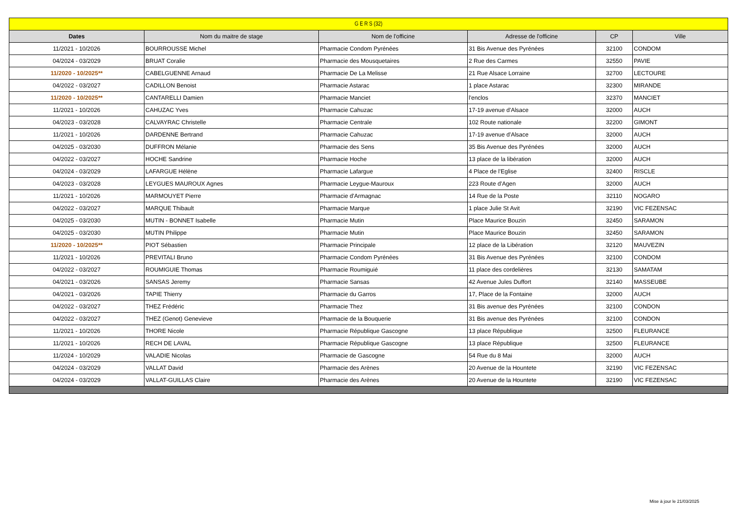| G E R S (32) | | | | | |
| --- | --- | --- | --- | --- | --- |
| Dates | Nom du maitre de stage | Nom de l'officine | Adresse de l'officine | CP | Ville |
| 11/2021 - 10/2026 | BOURROUSSE Michel | Pharmacie Condom Pyrénées | 31 Bis Avenue des Pyrénées | 32100 | CONDOM |
| 04/2024 - 03/2029 | BRUAT Coralie | Pharmacie des Mousquetaires | 2 Rue des Carmes | 32550 | PAVIE |
| 11/2020 - 10/2025** | CABELGUENNE Arnaud | Pharmacie De La Melisse | 21 Rue Alsace Lorraine | 32700 | LECTOURE |
| 04/2022 - 03/2027 | CADILLON Benoist | Pharmacie Astarac | 1 place Astarac | 32300 | MIRANDE |
| 11/2020 - 10/2025** | CANTARELLI Damien | Pharmacie Manciet | l'enclos | 32370 | MANCIET |
| 11/2021 - 10/2026 | CAHUZAC Yves | Pharmacie Cahuzac | 17-19 avenue d'Alsace | 32000 | AUCH |
| 04/2023 - 03/2028 | CALVAYRAC Christelle | Pharmacie Centrale | 102 Route nationale | 32200 | GIMONT |
| 11/2021 - 10/2026 | DARDENNE Bertrand | Pharmacie Cahuzac | 17-19 avenue d'Alsace | 32000 | AUCH |
| 04/2025 - 03/2030 | DUFFRON Mélanie | Pharmacie des Sens | 35 Bis Avenue des Pyrénées | 32000 | AUCH |
| 04/2022 - 03/2027 | HOCHE Sandrine | Pharmacie Hoche | 13 place de la libération | 32000 | AUCH |
| 04/2024 - 03/2029 | LAFARGUE Hélène | Pharmacie Lafargue | 4 Place de l'Eglise | 32400 | RISCLE |
| 04/2023 - 03/2028 | LEYGUES MAUROUX Agnes | Pharmacie Leygue-Mauroux | 223 Route d'Agen | 32000 | AUCH |
| 11/2021 - 10/2026 | MARMOUYET Pierre | Pharmacie d'Armagnac | 14 Rue de la Poste | 32110 | NOGARO |
| 04/2022 - 03/2027 | MARQUE Thibault | Pharmacie Marque | 1 place Julie St Avit | 32190 | VIC FEZENSAC |
| 04/2025 - 03/2030 | MUTIN - BONNET Isabelle | Pharmacie Mutin | Place Maurice Bouzin | 32450 | SARAMON |
| 04/2025 - 03/2030 | MUTIN Philippe | Pharmacie Mutin | Place Maurice Bouzin | 32450 | SARAMON |
| 11/2020 - 10/2025** | PIOT Sébastien | Pharmacie Principale | 12 place de la Libération | 32120 | MAUVEZIN |
| 11/2021 - 10/2026 | PREVITALI Bruno | Pharmacie Condom Pyrénées | 31 Bis Avenue des Pyrénées | 32100 | CONDOM |
| 04/2022 - 03/2027 | ROUMIGUIE Thomas | Pharmacie Roumiguié | 11 place des cordelières | 32130 | SAMATAM |
| 04/2021 - 03/2026 | SANSAS Jeremy | Pharmacie Sansas | 42 Avenue Jules Duffort | 32140 | MASSEUBE |
| 04/2021 - 03/2026 | TAPIE Thierry | Pharmacie du Garros | 17, Place de la Fontaine | 32000 | AUCH |
| 04/2022 - 03/2027 | THEZ Frédéric | Pharmacie Thez | 31 Bis avenue des Pyrénées | 32100 | CONDON |
| 04/2022 - 03/2027 | THEZ (Genot) Genevieve | Pharmacie de la Bouquerie | 31 Bis avenue des Pyrénées | 32100 | CONDON |
| 11/2021 - 10/2026 | THORE Nicole | Pharmacie République Gascogne | 13 place République | 32500 | FLEURANCE |
| 11/2021 - 10/2026 | RECH DE LAVAL | Pharmacie République Gascogne | 13 place République | 32500 | FLEURANCE |
| 11/2024 - 10/2029 | VALADIE Nicolas | Pharmacie de Gascogne | 54 Rue du 8 Mai | 32000 | AUCH |
| 04/2024 - 03/2029 | VALLAT David | Pharmacie des Arènes | 20 Avenue de la Hountete | 32190 | VIC FEZENSAC |
| 04/2024 - 03/2029 | VALLAT-GUILLAS Claire | Pharmacie des Arènes | 20 Avenue de la Hountete | 32190 | VIC FEZENSAC |
Mise à jour le 21/03/2025